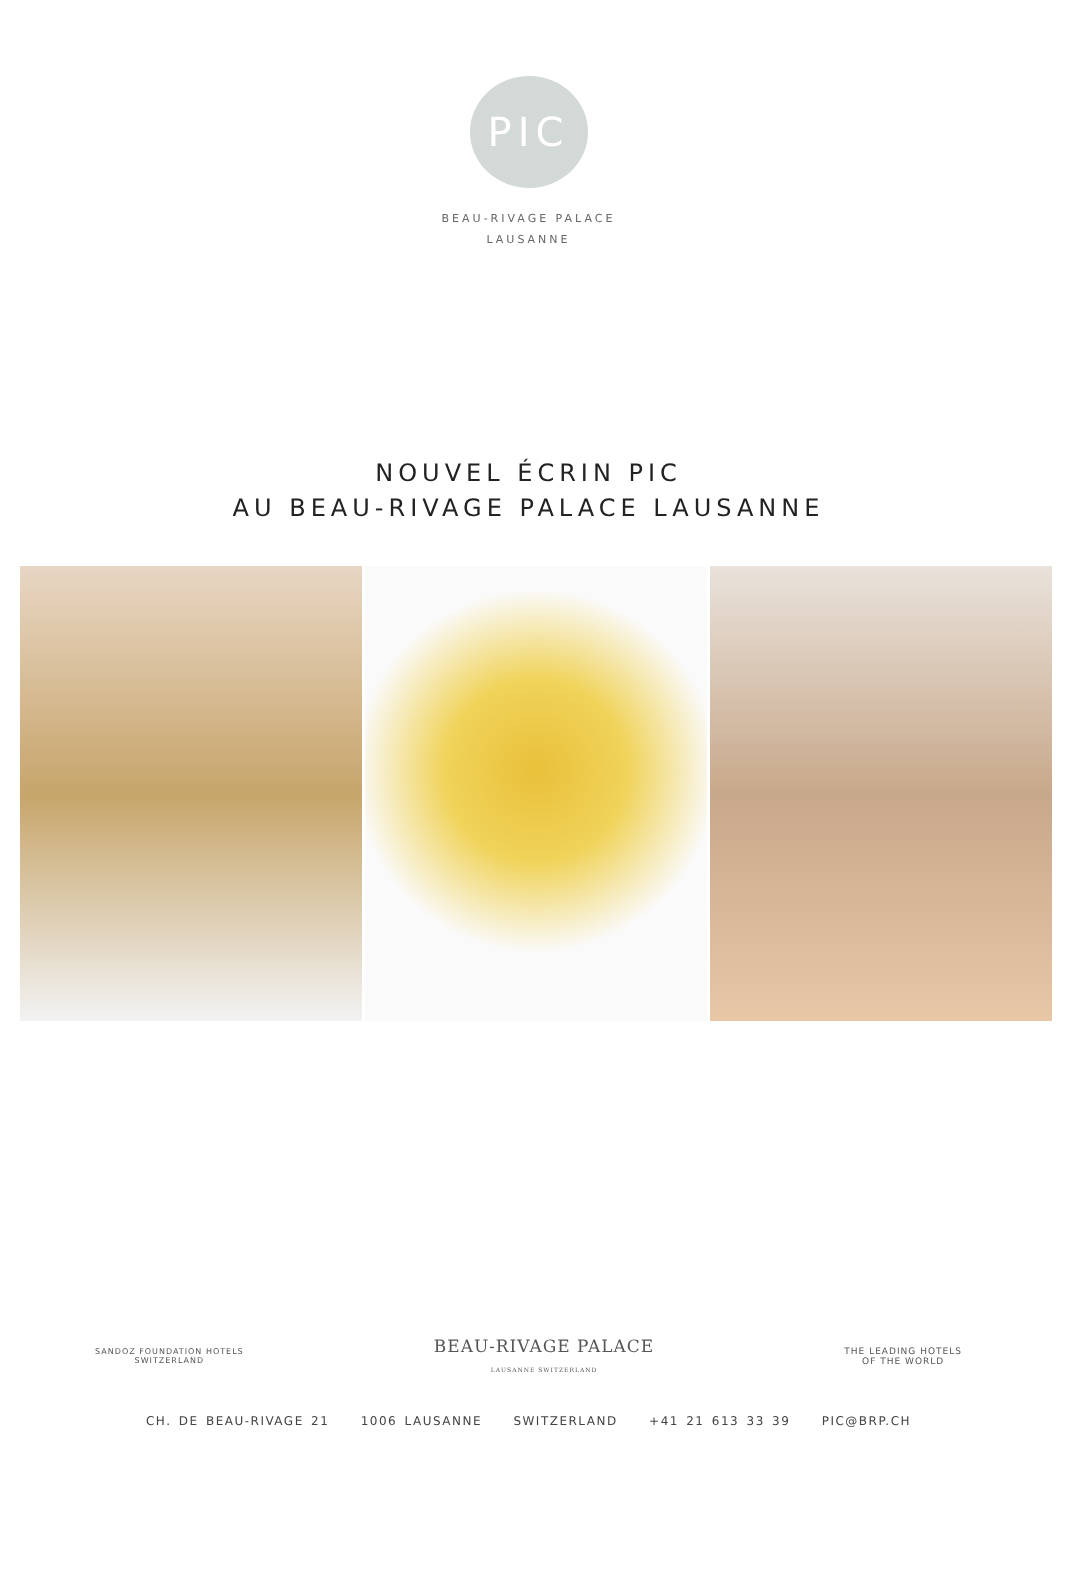PIC
BEAU-RIVAGE PALACE
LAUSANNE
NOUVEL ÉCRIN PIC
AU BEAU-RIVAGE PALACE LAUSANNE
SANDOZ FOUNDATION HOTELS
SWITZERLAND BEAU-RIVAGE PALACE
LAUSANNE SWITZERLAND THE LEADING HOTELS
OF THE WORLD
CH. DE BEAU-RIVAGE 21 1006 LAUSANNE SWITZERLAND +41 21 613 33 39 PIC@BRP.CH